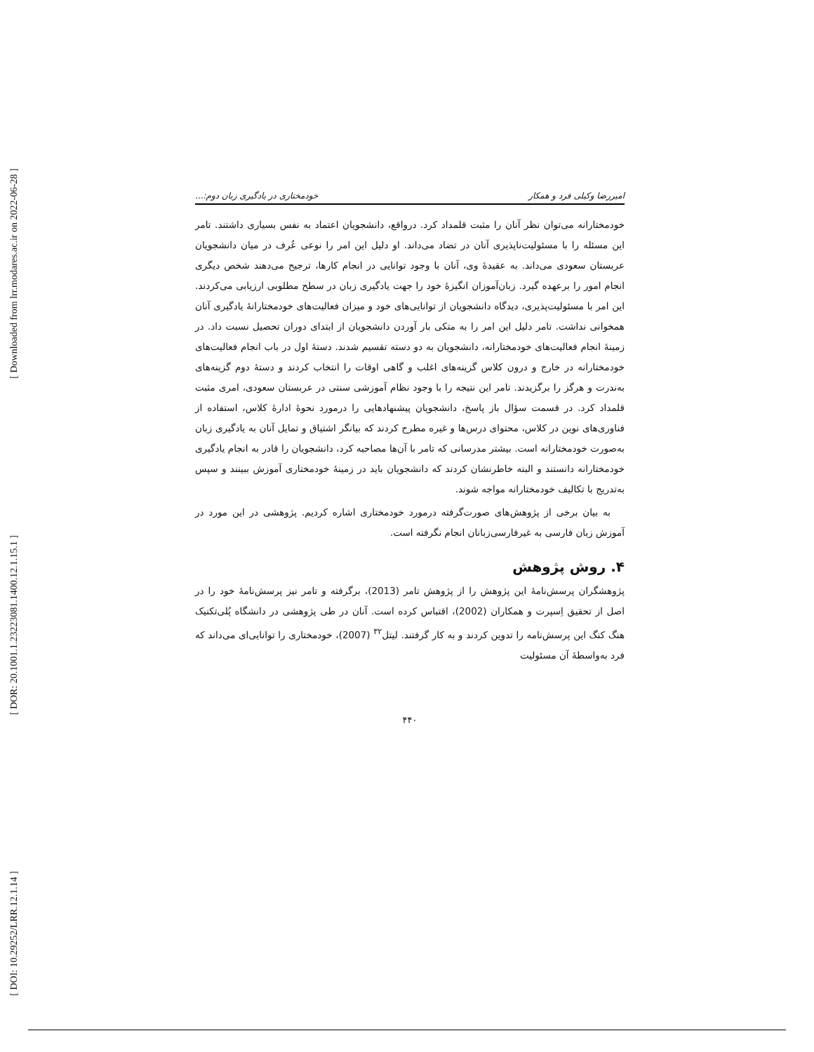[ Downloaded from lrr.modares.ac.ir on 2022-06-28 ]
[ DOR: 20.1001.1.23223081.1400.12.1.15.1 ]
[ DOI: 10.29252/LRR.12.1.14 ]
امیررضا وکیلی فرد و همکار خودمختاری در یادگیری زبان دوم:...
خودمختارانه می‌توان نظر آنان را مثبت قلمداد کرد. درواقع، دانشجویان اعتماد به نفس بسیاری داشتند. تامر این مسئله را با مسئولیت‌ناپذیری آنان در تضاد می‌داند. او دلیل این امر را نوعی عُرف در میان دانشجویان عربستان سعودی می‌داند. به عقیدهٔ وی، آنان با وجود توانایی در انجام کارها، ترجیح می‌دهند شخص دیگری انجام امور را برعهده گیرد. زبان‌آموزان انگیزهٔ خود را جهت یادگیری زبان در سطح مطلوبی ارزیابی می‌کردند. این امر با مسئولیت‌پذیری، دیدگاه دانشجویان از توانایی‌های خود و میزان فعالیت‌های خودمختارانهٔ یادگیری آنان همخوانی نداشت. تامر دلیل این امر را به متکی بار آوردن دانشجویان از ابتدای دوران تحصیل نسبت داد. در زمینهٔ انجام فعالیت‌های خودمختارانه، دانشجویان به دو دسته تقسیم شدند. دستهٔ اول در باب انجام فعالیت‌های خودمختارانه در خارج و درون کلاس گزینه‌های اغلب و گاهی اوقات را انتخاب کردند و دستهٔ دوم گزینه‌های به‌ندرت و هرگز را برگزیدند. تامر این نتیجه را با وجود نظام آموزشی سنتی در عربستان سعودی، امری مثبت قلمداد کرد. در قسمت سؤال باز پاسخ، دانشجویان پیشنهادهایی را درمورد نحوهٔ ادارهٔ کلاس، استفاده از فناوری‌های نوین در کلاس، محتوای درس‌ها و غیره مطرح کردند که بیانگر اشتیاق و تمایل آنان به یادگیری زبان به‌صورت خودمختارانه است. بیشتر مدرسانی که تامر با آن‌ها مصاحبه کرد، دانشجویان را قادر به انجام یادگیری خودمختارانه دانستند و البته خاطرنشان کردند که دانشجویان باید در زمینهٔ خودمختاری آموزش ببینند و سپس به‌تدریج با تکالیف خودمختارانه مواجه شوند.
به بیان برخی از پژوهش‌های صورت‌گرفته درمورد خودمختاری اشاره کردیم. پژوهشی در این مورد در آموزش زبان فارسی به غیرفارسی‌زبانان انجام نگرفته است.
۴. روش پژوهش
پژوهشگران پرسش‌نامهٔ این پژوهش را از پژوهش تامر (2013)، برگرفته و تامر نیز پرسش‌نامهٔ خود را در اصل از تحقیق اِسپرت و همکاران (2002)، اقتباس کرده است. آنان در طی پژوهشی در دانشگاه پُلی‌تکنیک هنگ کنگ این پرسش‌نامه را تدوین کردند و به کار گرفتند. لیتل<sup>۳۲</sup> (2007)، خودمختاری را توانایی‌ای می‌داند که فرد به‌واسطهٔ آن مسئولیت
۴۴۰